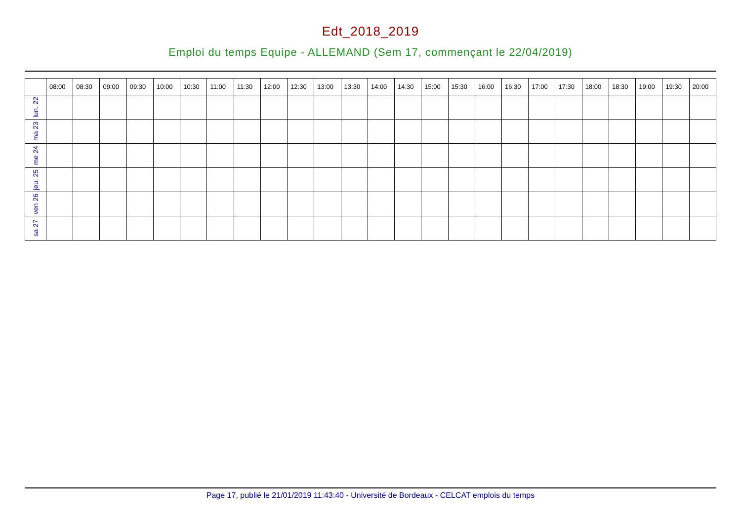Edt_2018_2019
Emploi du temps Equipe - ALLEMAND (Sem 17, commençant le 22/04/2019)
| | 08:00 | 08:30 | 09:00 | 09:30 | 10:00 | 10:30 | 11:00 | 11:30 | 12:00 | 12:30 | 13:00 | 13:30 | 14:00 | 14:30 | 15:00 | 15:30 | 16:00 | 16:30 | 17:00 | 17:30 | 18:00 | 18:30 | 19:00 | 19:30 | 20:00 |
| --- | --- | --- | --- | --- | --- | --- | --- | --- | --- | --- | --- | --- | --- | --- | --- | --- | --- | --- | --- | --- | --- | --- | --- | --- | --- |
| lun. 22 | | | | | | | | | | | | | | | | | | | | | | | | | |
| ma 23 | | | | | | | | | | | | | | | | | | | | | | | | | |
| me 24 | | | | | | | | | | | | | | | | | | | | | | | | | |
| jeu. 25 | | | | | | | | | | | | | | | | | | | | | | | | | |
| ven 26 | | | | | | | | | | | | | | | | | | | | | | | | | |
| sa 27 | | | | | | | | | | | | | | | | | | | | | | | | | |
Page 17, publié le 21/01/2019 11:43:40 - Université de Bordeaux - CELCAT emplois du temps